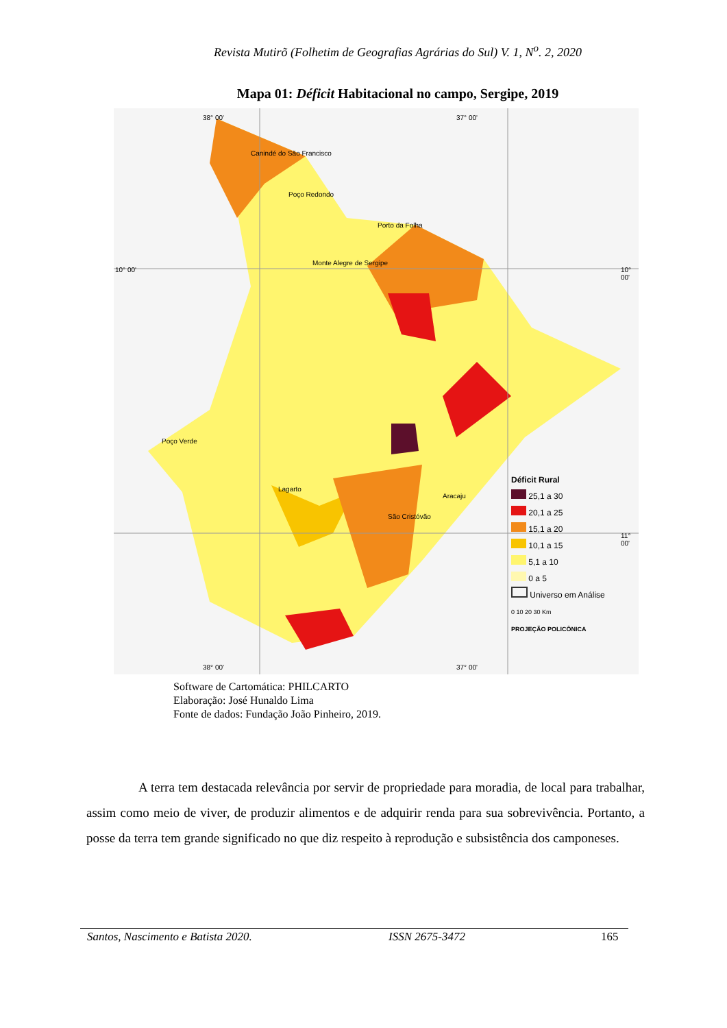Revista Mutirõ (Folhetim de Geografias Agrárias do Sul) V. 1, N<sup>o</sup>. 2, 2020
Mapa 01: Déficit Habitacional no campo, Sergipe, 2019
38° 00' 37° 00'
10° 00' 10° 00'
11° 00'
38° 00' 37° 00'
Canindé do São Francisco
Poço Redondo
Porto da Folha
Monte Alegre de Sergipe
Poço Verde
Lagarto
São Cristóvão
Aracaju
Déficit Rural
25,1 a 30
20,1 a 25
15,1 a 20
10,1 a 15
5,1 a 10
0 a 5
Universo em Análise
0 10 20 30 Km
PROJEÇÃO POLICÔNICA
Software de Cartomática: PHILCARTO
Elaboração: José Hunaldo Lima
Fonte de dados: Fundação João Pinheiro, 2019.
A terra tem destacada relevância por servir de propriedade para moradia, de local para trabalhar, assim como meio de viver, de produzir alimentos e de adquirir renda para sua sobrevivência. Portanto, a posse da terra tem grande significado no que diz respeito à reprodução e subsistência dos camponeses.
Santos, Nascimento e Batista 2020. ISSN 2675-3472 165